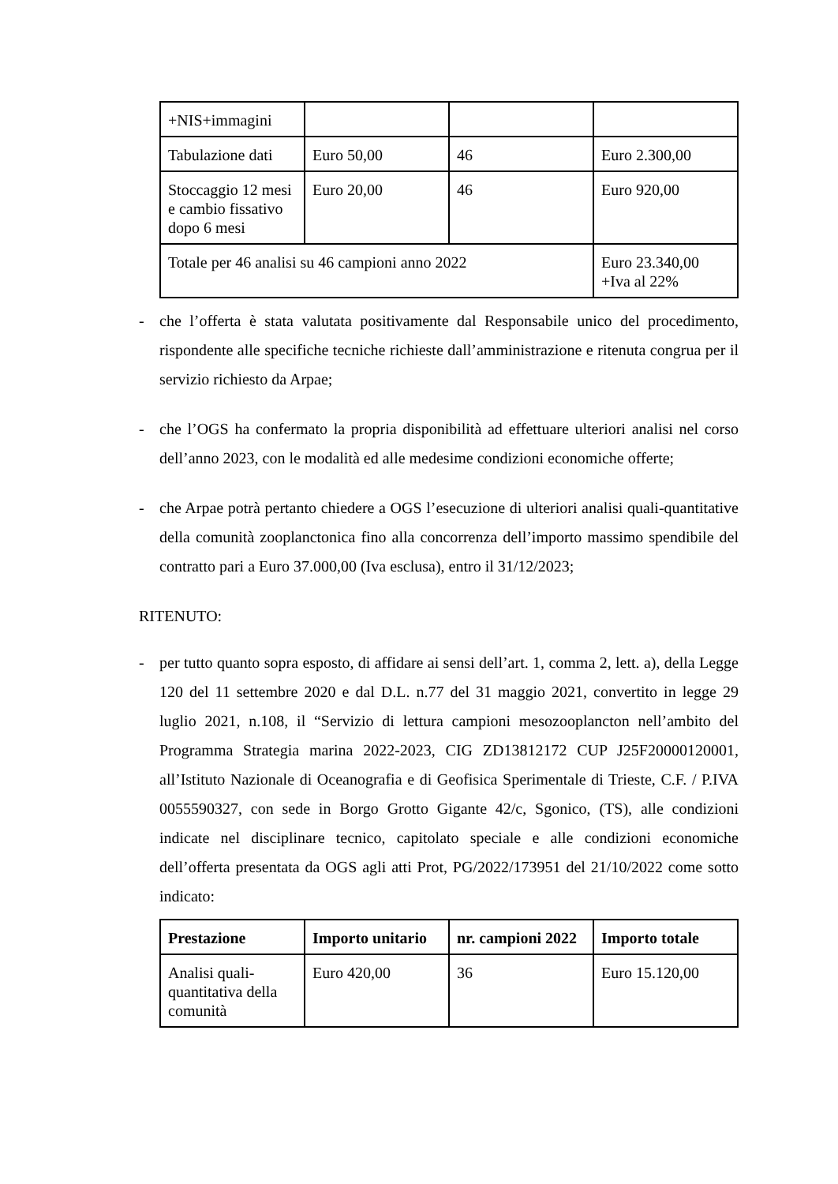| +NIS+immagini | | | |
| Tabulazione dati | Euro 50,00 | 46 | Euro 2.300,00 |
| Stoccaggio 12 mesi e cambio fissativo dopo 6 mesi | Euro 20,00 | 46 | Euro 920,00 |
| Totale per 46 analisi su 46 campioni anno 2022 | | | Euro 23.340,00 +Iva al 22% |
- che l’offerta è stata valutata positivamente dal Responsabile unico del procedimento, rispondente alle specifiche tecniche richieste dall’amministrazione e ritenuta congrua per il servizio richiesto da Arpae;
- che l’OGS ha confermato la propria disponibilità ad effettuare ulteriori analisi nel corso dell’anno 2023, con le modalità ed alle medesime condizioni economiche offerte;
- che Arpae potrà pertanto chiedere a OGS l’esecuzione di ulteriori analisi quali-quantitative della comunità zooplanctonica fino alla concorrenza dell’importo massimo spendibile del contratto pari a Euro 37.000,00 (Iva esclusa), entro il 31/12/2023;
RITENUTO:
- per tutto quanto sopra esposto, di affidare ai sensi dell’art. 1, comma 2, lett. a), della Legge 120 del 11 settembre 2020 e dal D.L. n.77 del 31 maggio 2021, convertito in legge 29 luglio 2021, n.108, il “Servizio di lettura campioni mesozooplancton nell’ambito del Programma Strategia marina 2022-2023, CIG ZD13812172 CUP J25F20000120001, all’Istituto Nazionale di Oceanografia e di Geofisica Sperimentale di Trieste, C.F. / P.IVA 0055590327, con sede in Borgo Grotto Gigante 42/c, Sgonico, (TS), alle condizioni indicate nel disciplinare tecnico, capitolato speciale e alle condizioni economiche dell’offerta presentata da OGS agli atti Prot, PG/2022/173951 del 21/10/2022 come sotto indicato:
| Prestazione | Importo unitario | nr. campioni 2022 | Importo totale |
| --- | --- | --- | --- |
| Analisi quali-quantitativa della comunità | Euro 420,00 | 36 | Euro 15.120,00 |